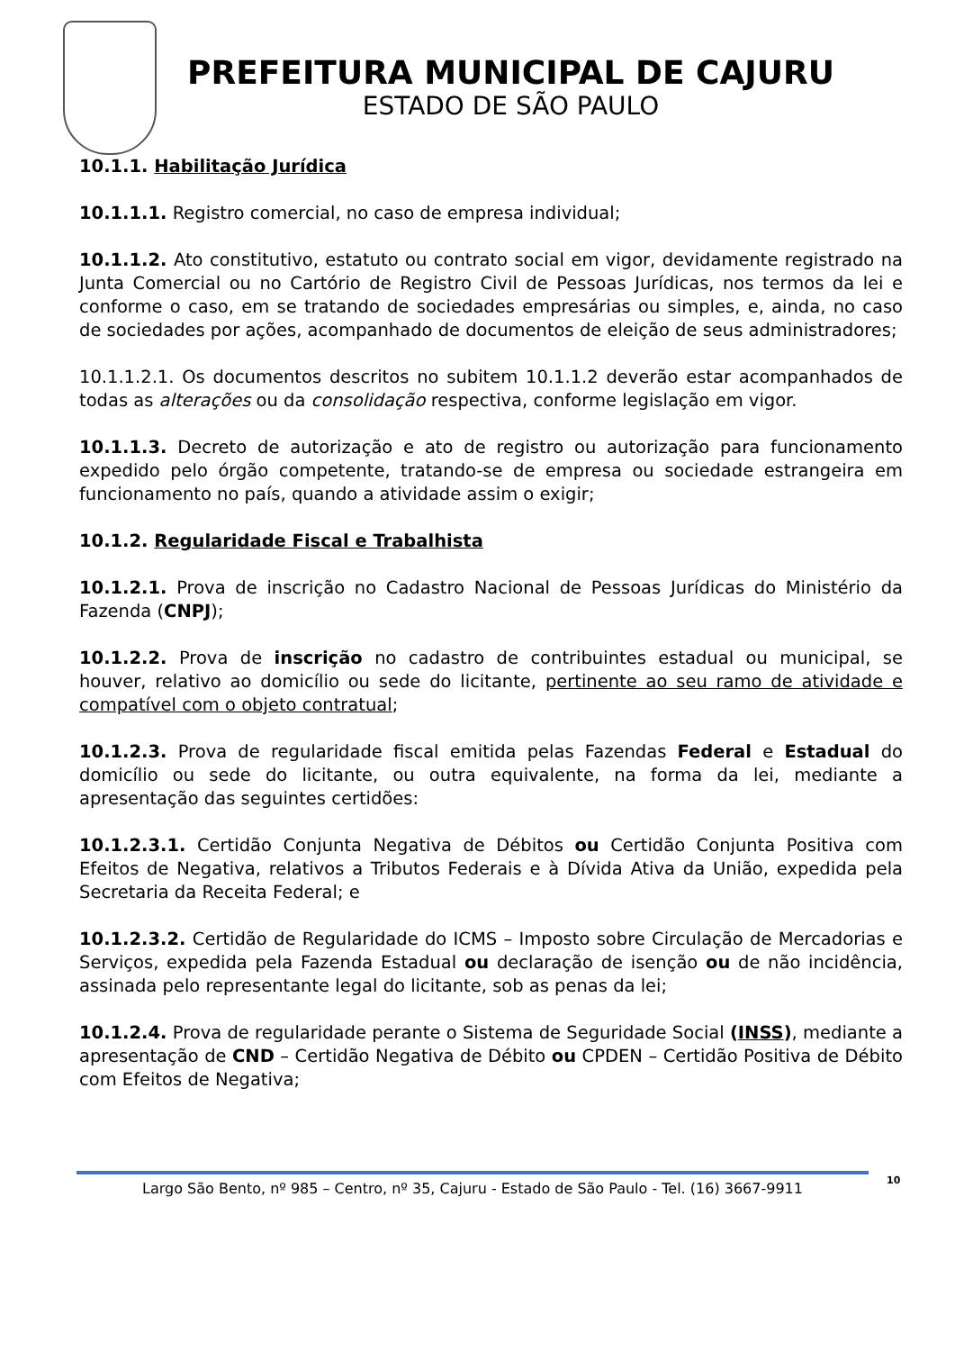PREFEITURA MUNICIPAL DE CAJURU
ESTADO DE SÃO PAULO
10.1.1. Habilitação Jurídica
10.1.1.1. Registro comercial, no caso de empresa individual;
10.1.1.2. Ato constitutivo, estatuto ou contrato social em vigor, devidamente registrado na Junta Comercial ou no Cartório de Registro Civil de Pessoas Jurídicas, nos termos da lei e conforme o caso, em se tratando de sociedades empresárias ou simples, e, ainda, no caso de sociedades por ações, acompanhado de documentos de eleição de seus administradores;
10.1.1.2.1. Os documentos descritos no subitem 10.1.1.2 deverão estar acompanhados de todas as alterações ou da consolidação respectiva, conforme legislação em vigor.
10.1.1.3. Decreto de autorização e ato de registro ou autorização para funcionamento expedido pelo órgão competente, tratando-se de empresa ou sociedade estrangeira em funcionamento no país, quando a atividade assim o exigir;
10.1.2. Regularidade Fiscal e Trabalhista
10.1.2.1. Prova de inscrição no Cadastro Nacional de Pessoas Jurídicas do Ministério da Fazenda (CNPJ);
10.1.2.2. Prova de inscrição no cadastro de contribuintes estadual ou municipal, se houver, relativo ao domicílio ou sede do licitante, pertinente ao seu ramo de atividade e compatível com o objeto contratual;
10.1.2.3. Prova de regularidade fiscal emitida pelas Fazendas Federal e Estadual do domicílio ou sede do licitante, ou outra equivalente, na forma da lei, mediante a apresentação das seguintes certidões:
10.1.2.3.1. Certidão Conjunta Negativa de Débitos ou Certidão Conjunta Positiva com Efeitos de Negativa, relativos a Tributos Federais e à Dívida Ativa da União, expedida pela Secretaria da Receita Federal; e
10.1.2.3.2. Certidão de Regularidade do ICMS – Imposto sobre Circulação de Mercadorias e Serviços, expedida pela Fazenda Estadual ou declaração de isenção ou de não incidência, assinada pelo representante legal do licitante, sob as penas da lei;
10.1.2.4. Prova de regularidade perante o Sistema de Seguridade Social (INSS), mediante a apresentação de CND – Certidão Negativa de Débito ou CPDEN – Certidão Positiva de Débito com Efeitos de Negativa;
Largo São Bento, nº 985 – Centro, nº 35, Cajuru - Estado de São Paulo - Tel. (16) 3667-9911 10